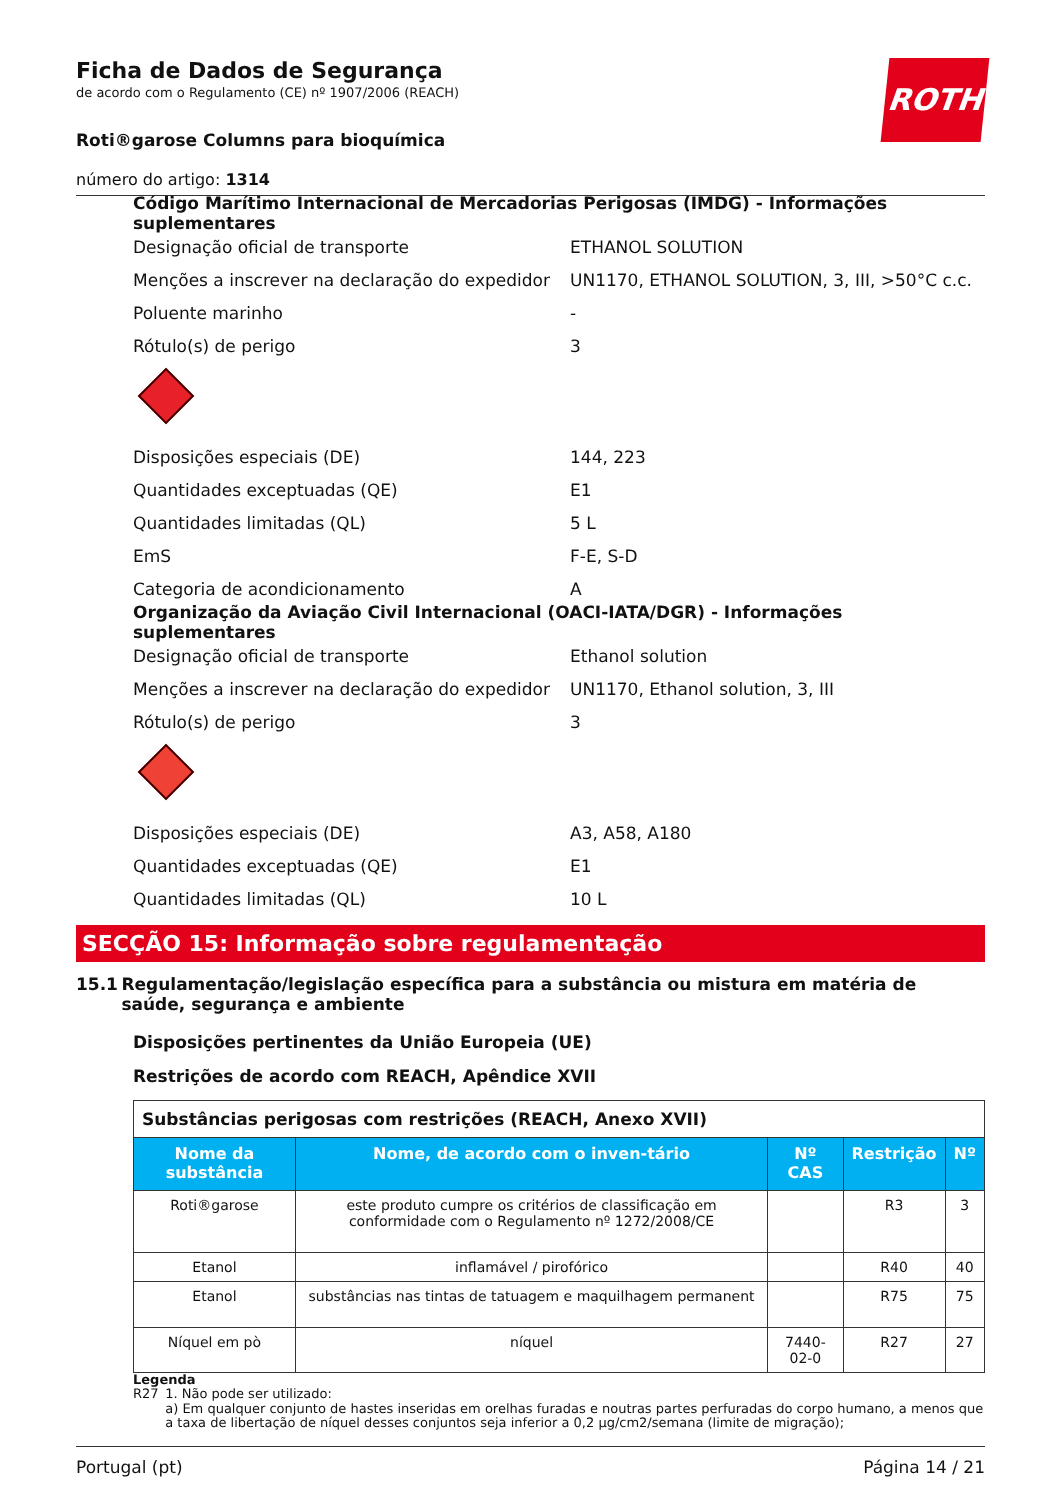ROTH
Ficha de Dados de Segurança
de acordo com o Regulamento (CE) nº 1907/2006 (REACH)
Roti®garose Columns para bioquímica
número do artigo: 1314
Código Marítimo Internacional de Mercadorias Perigosas (IMDG) - Informações suplementares
Designação oficial de transporte ETHANOL SOLUTION
Menções a inscrever na declaração do expedidor UN1170, ETHANOL SOLUTION, 3, III, >50°C c.c.
Poluente marinho -
Rótulo(s) de perigo 3
Disposições especiais (DE) 144, 223
Quantidades exceptuadas (QE) E1
Quantidades limitadas (QL) 5 L
EmS F-E, S-D
Categoria de acondicionamento A
Organização da Aviação Civil Internacional (OACI-IATA/DGR) - Informações suplementares
Designação oficial de transporte Ethanol solution
Menções a inscrever na declaração do expedidor UN1170, Ethanol solution, 3, III
Rótulo(s) de perigo 3
Disposições especiais (DE) A3, A58, A180
Quantidades exceptuadas (QE) E1
Quantidades limitadas (QL) 10 L
SECÇÃO 15: Informação sobre regulamentação
15.1 Regulamentação/legislação específica para a substância ou mistura em matéria de saúde, segurança e ambiente
Disposições pertinentes da União Europeia (UE)
Restrições de acordo com REACH, Apêndice XVII
| Substâncias perigosas com restrições (REACH, Anexo XVII) | | | | |
| Nome da substância | Nome, de acordo com o inven-tário | Nº CAS | Restrição | Nº |
| Roti®garose | este produto cumpre os critérios de classificação em conformidade com o Regulamento nº 1272/2008/CE | | R3 | 3 |
| Etanol | inflamável / pirofórico | | R40 | 40 |
| Etanol | substâncias nas tintas de tatuagem e maquilhagem permanent | | R75 | 75 |
| Níquel em pò | níquel | 7440-02-0 | R27 | 27 |
Legenda
R27 1. Não pode ser utilizado:
a) Em qualquer conjunto de hastes inseridas em orelhas furadas e noutras partes perfuradas do corpo humano, a menos que a taxa de libertação de níquel desses conjuntos seja inferior a 0,2 μg/cm2/semana (limite de migração);
Portugal (pt) Página 14 / 21